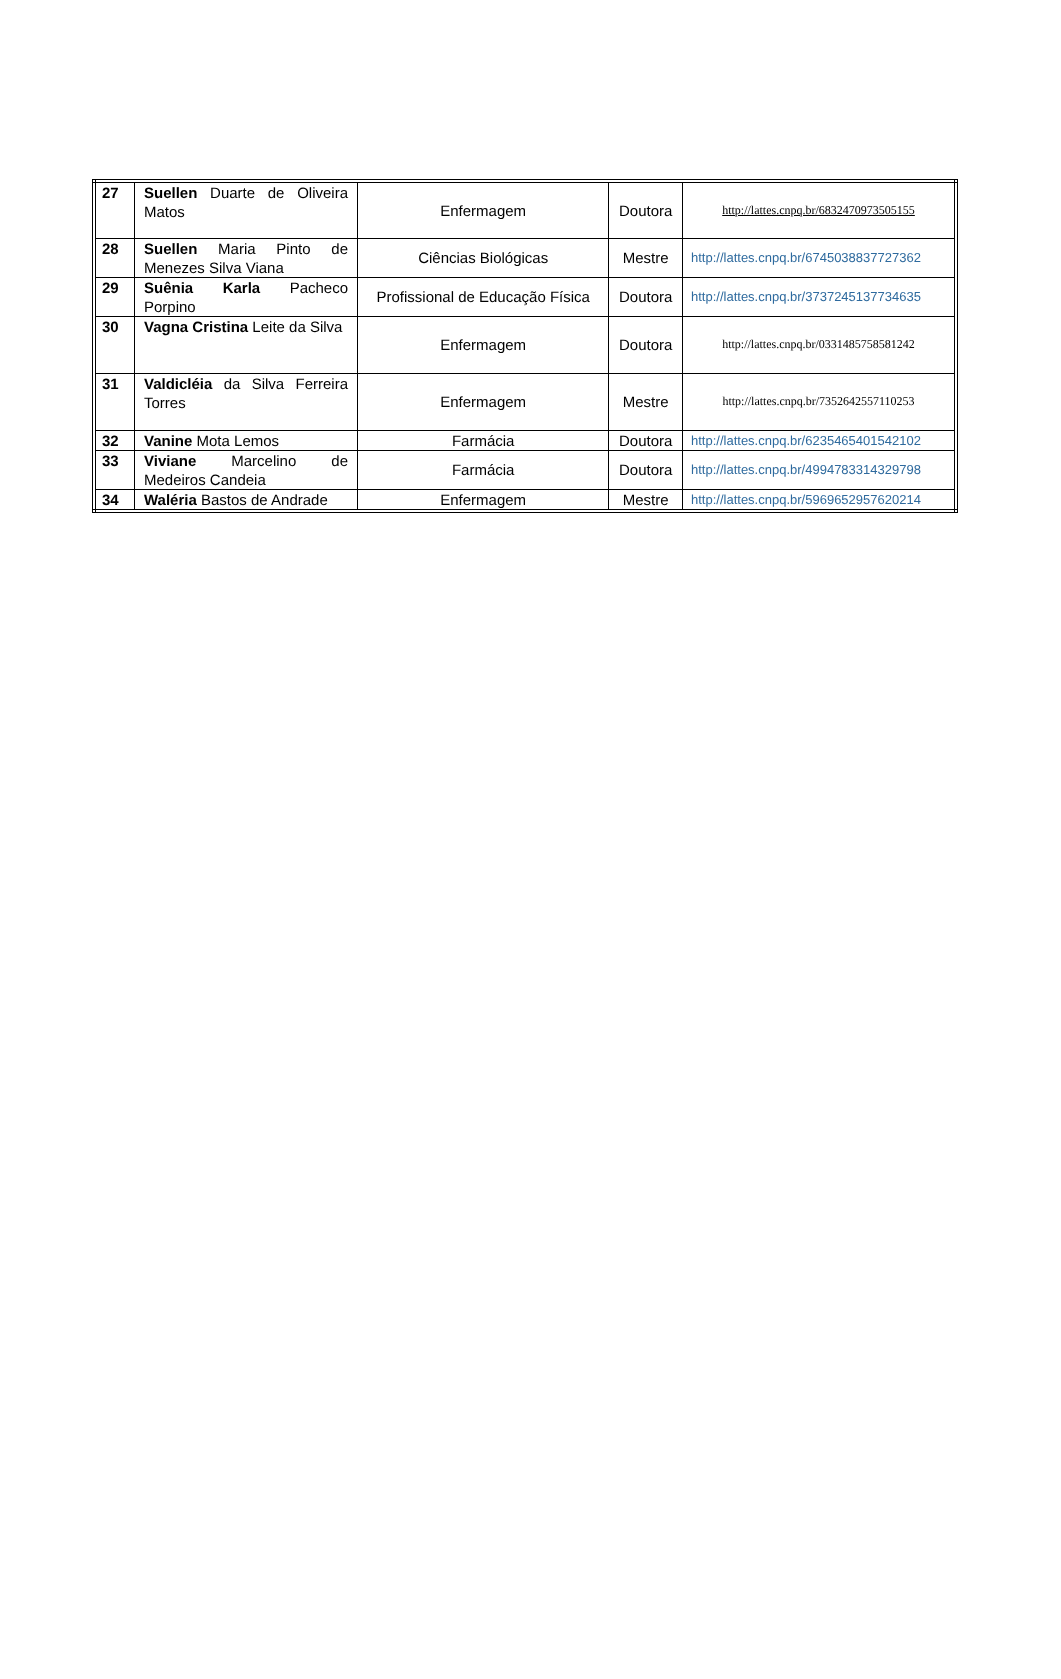| 27 | Suellen Duarte de Oliveira Matos | Enfermagem | Doutora | http://lattes.cnpq.br/6832470973505155 |
| 28 | Suellen Maria Pinto de Menezes Silva Viana | Ciências Biológicas | Mestre | http://lattes.cnpq.br/6745038837727362 |
| 29 | Suênia Karla Pacheco Porpino | Profissional de Educação Física | Doutora | http://lattes.cnpq.br/3737245137734635 |
| 30 | Vagna Cristina Leite da Silva | Enfermagem | Doutora | http://lattes.cnpq.br/0331485758581242 |
| 31 | Valdicléia da Silva Ferreira Torres | Enfermagem | Mestre | http://lattes.cnpq.br/7352642557110253 |
| 32 | Vanine Mota Lemos | Farmácia | Doutora | http://lattes.cnpq.br/6235465401542102 |
| 33 | Viviane Marcelino de Medeiros Candeia | Farmácia | Doutora | http://lattes.cnpq.br/4994783314329798 |
| 34 | Waléria Bastos de Andrade | Enfermagem | Mestre | http://lattes.cnpq.br/5969652957620214 |